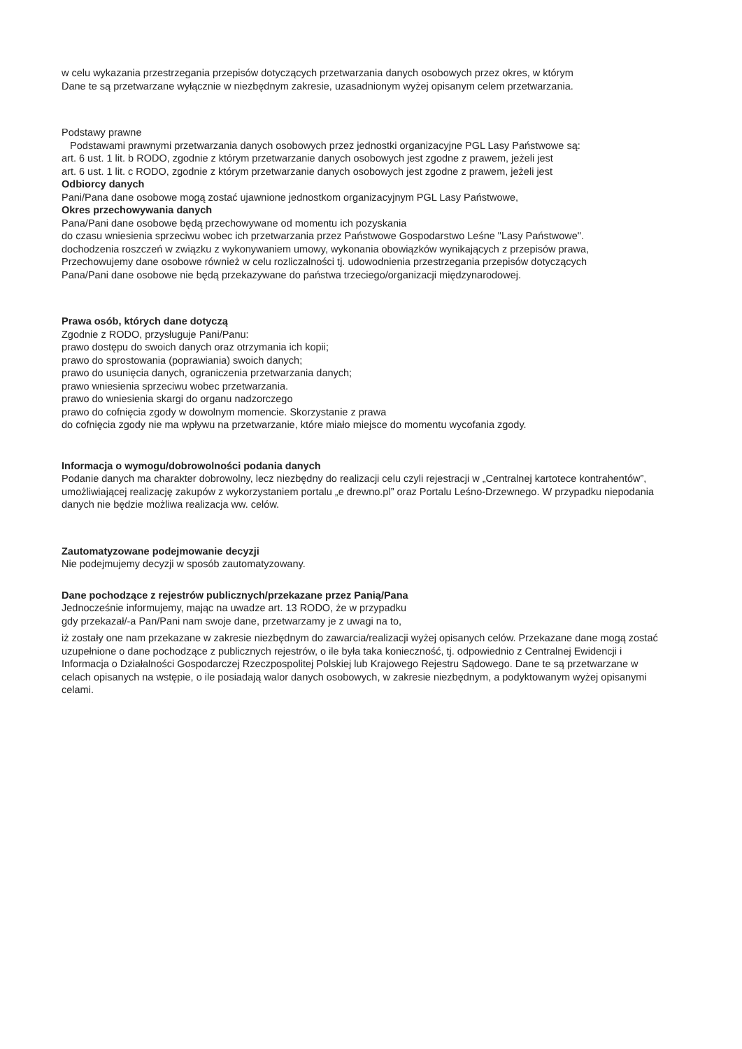w celu wykazania przestrzegania przepisów dotyczących przetwarzania danych osobowych przez okres, w którym
Dane te są przetwarzane wyłącznie w niezbędnym zakresie, uzasadnionym wyżej opisanym celem przetwarzania.
Podstawy prawne
Podstawami prawnymi przetwarzania danych osobowych przez jednostki organizacyjne PGL Lasy Państwowe są:
art. 6 ust. 1 lit. b RODO, zgodnie z którym przetwarzanie danych osobowych jest zgodne z prawem, jeżeli jest
art. 6 ust. 1 lit. c RODO, zgodnie z którym przetwarzanie danych osobowych jest zgodne z prawem, jeżeli jest
Odbiorcy danych
Pani/Pana dane osobowe mogą zostać ujawnione jednostkom organizacyjnym PGL Lasy Państwowe,
Okres przechowywania danych
Pana/Pani dane osobowe będą przechowywane od momentu ich pozyskania
do czasu wniesienia sprzeciwu wobec ich przetwarzania przez Państwowe Gospodarstwo Leśne "Lasy Państwowe".
dochodzenia roszczeń w związku z wykonywaniem umowy, wykonania obowiązków wynikających z przepisów prawa,
Przechowujemy dane osobowe również w celu rozliczalności tj. udowodnienia przestrzegania przepisów dotyczących
Pana/Pani dane osobowe nie będą przekazywane do państwa trzeciego/organizacji międzynarodowej.
Prawa osób, których dane dotyczą
Zgodnie z RODO, przysługuje Pani/Panu:
prawo dostępu do swoich danych oraz otrzymania ich kopii;
prawo do sprostowania (poprawiania) swoich danych;
prawo do usunięcia danych, ograniczenia przetwarzania danych;
prawo wniesienia sprzeciwu wobec przetwarzania.
prawo do wniesienia skargi do organu nadzorczego
prawo do cofnięcia zgody w dowolnym momencie. Skorzystanie z prawa
do cofnięcia zgody nie ma wpływu na przetwarzanie, które miało miejsce do momentu wycofania zgody.
Informacja o wymogu/dobrowolności podania danych
Podanie danych ma charakter dobrowolny, lecz niezbędny do realizacji celu czyli rejestracji w „Centralnej kartotece kontrahentów”, umożliwiającej realizację zakupów z wykorzystaniem portalu „e drewno.pl” oraz Portalu Leśno-Drzewnego. W przypadku niepodania danych nie będzie możliwa realizacja ww. celów.
Zautomatyzowane podejmowanie decyzji
Nie podejmujemy decyzji w sposób zautomatyzowany.
Dane pochodzące z rejestrów publicznych/przekazane przez Panią/Pana
Jednocześnie informujemy, mając na uwadze art. 13 RODO, że w przypadku
gdy przekazał/-a Pan/Pani nam swoje dane, przetwarzamy je z uwagi na to,
iż zostały one nam przekazane w zakresie niezbędnym do zawarcia/realizacji wyżej opisanych celów. Przekazane dane mogą zostać uzupełnione o dane pochodzące z publicznych rejestrów, o ile była taka konieczność, tj. odpowiednio z Centralnej Ewidencji i Informacja o Działalności Gospodarczej Rzeczpospolitej Polskiej lub Krajowego Rejestru Sądowego. Dane te są przetwarzane w celach opisanych na wstępie, o ile posiadają walor danych osobowych, w zakresie niezbędnym, a podyktowanym wyżej opisanymi celami.